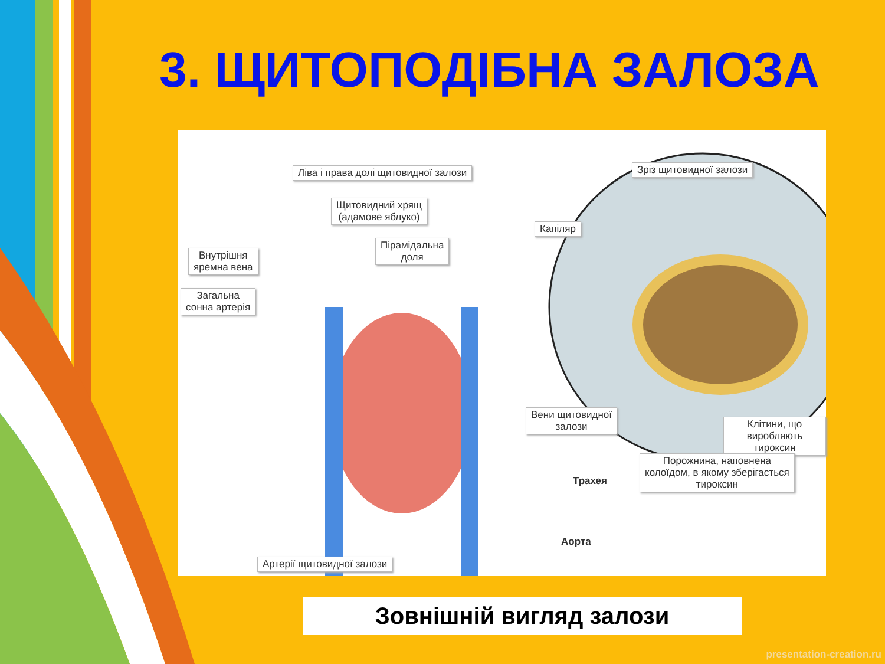3. ЩИТОПОДІБНА ЗАЛОЗА
Ліва і права долі щитовидної залози
Зріз щитовидної залози
Щитовидний хрящ
(адамове яблуко)
Капіляр
Пірамідальна
доля
Внутрішня
яремна вена
Загальна
сонна артерія
Вени щитовидної
залози
Клітини, що
виробляють тироксин
Порожнина, наповнена
колоїдом, в якому зберігається
тироксин
Трахея
Аорта
Артерії щитовидної залози
Зовнішній вигляд залози
presentation-creation.ru